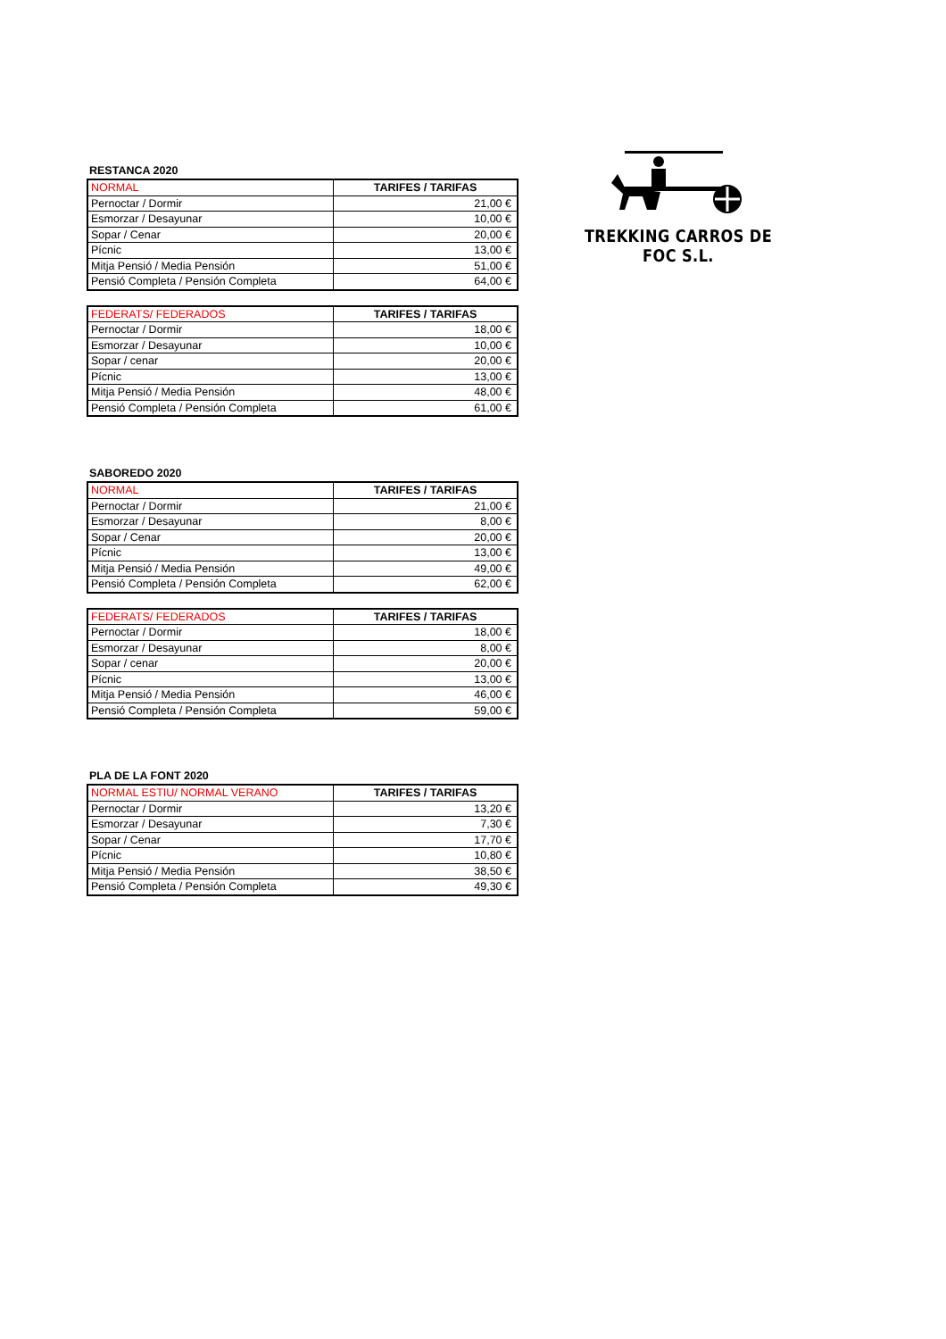TREKKING CARROS DE FOC S.L.
RESTANCA 2020
| NORMAL | TARIFES / TARIFAS |
| --- | --- |
| Pernoctar / Dormir | 21,00 € |
| Esmorzar / Desayunar | 10,00 € |
| Sopar / Cenar | 20,00 € |
| Pícnic | 13,00 € |
| Mitja Pensió / Media Pensión | 51,00 € |
| Pensió Completa / Pensión Completa | 64,00 € |
| FEDERATS/ FEDERADOS | TARIFES / TARIFAS |
| --- | --- |
| Pernoctar / Dormir | 18,00 € |
| Esmorzar / Desayunar | 10,00 € |
| Sopar / cenar | 20,00 € |
| Pícnic | 13,00 € |
| Mitja Pensió / Media Pensión | 48,00 € |
| Pensió Completa / Pensión Completa | 61,00 € |
SABOREDO 2020
| NORMAL | TARIFES / TARIFAS |
| --- | --- |
| Pernoctar / Dormir | 21,00 € |
| Esmorzar / Desayunar | 8,00 € |
| Sopar / Cenar | 20,00 € |
| Pícnic | 13,00 € |
| Mitja Pensió / Media Pensión | 49,00 € |
| Pensió Completa / Pensión Completa | 62,00 € |
| FEDERATS/ FEDERADOS | TARIFES / TARIFAS |
| --- | --- |
| Pernoctar / Dormir | 18,00 € |
| Esmorzar / Desayunar | 8,00 € |
| Sopar / cenar | 20,00 € |
| Pícnic | 13,00 € |
| Mitja Pensió / Media Pensión | 46,00 € |
| Pensió Completa / Pensión Completa | 59,00 € |
PLA DE LA FONT 2020
| NORMAL ESTIU/ NORMAL VERANO | TARIFES / TARIFAS |
| --- | --- |
| Pernoctar / Dormir | 13,20 € |
| Esmorzar / Desayunar | 7,30 € |
| Sopar / Cenar | 17,70 € |
| Pícnic | 10,80 € |
| Mitja Pensió / Media Pensión | 38,50 € |
| Pensió Completa / Pensión Completa | 49,30 € |